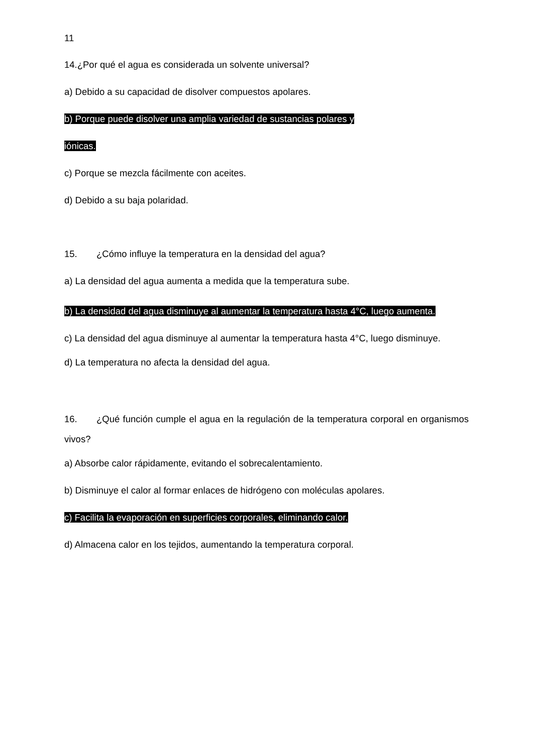11
14.¿Por qué el agua es considerada un solvente universal?
a) Debido a su capacidad de disolver compuestos apolares.
b) Porque puede disolver una amplia variedad de sustancias polares y
iónicas.
c) Porque se mezcla fácilmente con aceites.
d) Debido a su baja polaridad.
15. ¿Cómo influye la temperatura en la densidad del agua?
a) La densidad del agua aumenta a medida que la temperatura sube.
b) La densidad del agua disminuye al aumentar la temperatura hasta 4°C, luego aumenta.
c) La densidad del agua disminuye al aumentar la temperatura hasta 4°C, luego disminuye.
d) La temperatura no afecta la densidad del agua.
16. ¿Qué función cumple el agua en la regulación de la temperatura corporal en organismos vivos?
a) Absorbe calor rápidamente, evitando el sobrecalentamiento.
b) Disminuye el calor al formar enlaces de hidrógeno con moléculas apolares.
c) Facilita la evaporación en superficies corporales, eliminando calor.
d) Almacena calor en los tejidos, aumentando la temperatura corporal.